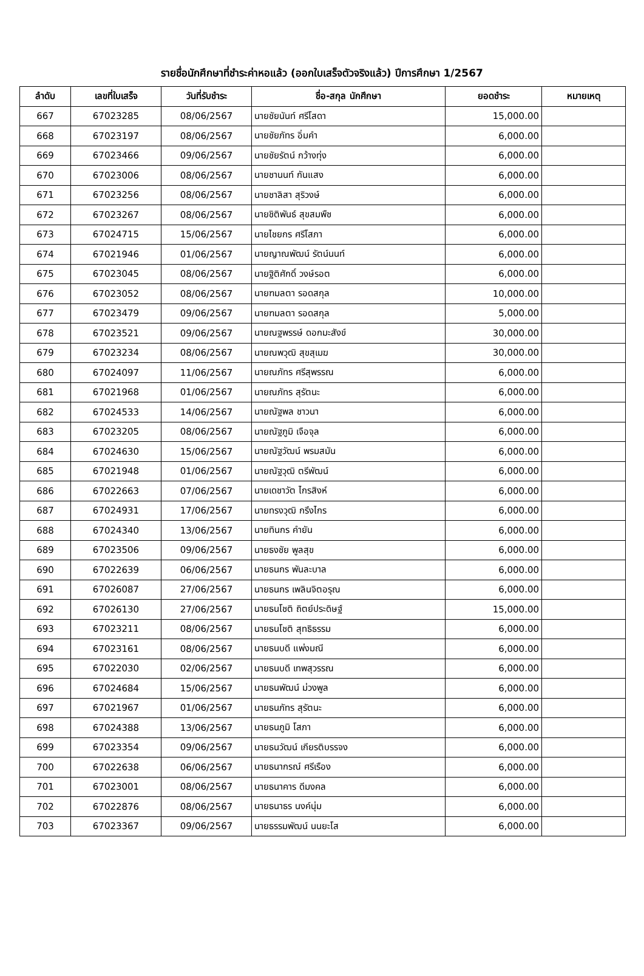รายชื่อนักศึกษาที่ชำระค่าหอแล้ว (ออกใบเสร็จตัวจริงแล้ว) ปีการศึกษา 1/2567
| ลำดับ | เลขที่ใบเสร็จ | วันที่รับชำระ | ชื่อ-สกุล นักศึกษา | ยอดชำระ | หมายเหตุ |
| --- | --- | --- | --- | --- | --- |
| 667 | 67023285 | 08/06/2567 | นายชัยนันท์ ศรีโสดา | 15,000.00 | |
| 668 | 67023197 | 08/06/2567 | นายชัยภัทร อิ่มคำ | 6,000.00 | |
| 669 | 67023466 | 09/06/2567 | นายชัยรัตน์ กว้างทุ่ง | 6,000.00 | |
| 670 | 67023006 | 08/06/2567 | นายชานนท์ กันแสง | 6,000.00 | |
| 671 | 67023256 | 08/06/2567 | นายชาลิสา สุริวงษ์ | 6,000.00 | |
| 672 | 67023267 | 08/06/2567 | นายชิติพันธ์ สุขสมพืช | 6,000.00 | |
| 673 | 67024715 | 15/06/2567 | นายไชยกร ศรีโสภา | 6,000.00 | |
| 674 | 67021946 | 01/06/2567 | นายญาณพัฒน์ รัตน์นนท์ | 6,000.00 | |
| 675 | 67023045 | 08/06/2567 | นายฐิติศักดิ์ วงษ์รอต | 6,000.00 | |
| 676 | 67023052 | 08/06/2567 | นายฑมลตา รอดสกุล | 10,000.00 | |
| 677 | 67023479 | 09/06/2567 | นายฑมลตา รอดสกุล | 5,000.00 | |
| 678 | 67023521 | 09/06/2567 | นายณฐพรรษ์ ดอกมะสังข์ | 30,000.00 | |
| 679 | 67023234 | 08/06/2567 | นายณพวุฒิ สุขสุเมฆ | 30,000.00 | |
| 680 | 67024097 | 11/06/2567 | นายณภัทร ศรีสุพรรณ | 6,000.00 | |
| 681 | 67021968 | 01/06/2567 | นายณภัทร สุรัตนะ | 6,000.00 | |
| 682 | 67024533 | 14/06/2567 | นายณัฐพล ชาวนา | 6,000.00 | |
| 683 | 67023205 | 08/06/2567 | นายณัฐภูมิ เจือจุล | 6,000.00 | |
| 684 | 67024630 | 15/06/2567 | นายณัฐวัฒน์ พรมสมัน | 6,000.00 | |
| 685 | 67021948 | 01/06/2567 | นายณัฐวุฒิ ตรีพัฒน์ | 6,000.00 | |
| 686 | 67022663 | 07/06/2567 | นายเดชาวัต ไกรสิงห์ | 6,000.00 | |
| 687 | 67024931 | 17/06/2567 | นายทรงวุฒิ กรึงไกร | 6,000.00 | |
| 688 | 67024340 | 13/06/2567 | นายทินกร คำยัน | 6,000.00 | |
| 689 | 67023506 | 09/06/2567 | นายธงชัย พูลสุข | 6,000.00 | |
| 690 | 67022639 | 06/06/2567 | นายธนกร พันละบาล | 6,000.00 | |
| 691 | 67026087 | 27/06/2567 | นายธนกร เพลินจิตอรุณ | 6,000.00 | |
| 692 | 67026130 | 27/06/2567 | นายธนโชติ ถิตย์ประดิษฐ์ | 15,000.00 | |
| 693 | 67023211 | 08/06/2567 | นายธนโชติ สุทธิธรรม | 6,000.00 | |
| 694 | 67023161 | 08/06/2567 | นายธนบดี แพ่งมณี | 6,000.00 | |
| 695 | 67022030 | 02/06/2567 | นายธนบดี เทพสุวรรณ | 6,000.00 | |
| 696 | 67024684 | 15/06/2567 | นายธนพัฒน์ ม่วงพูล | 6,000.00 | |
| 697 | 67021967 | 01/06/2567 | นายธนภัทร สุรัตนะ | 6,000.00 | |
| 698 | 67024388 | 13/06/2567 | นายธนภูมิ โสภา | 6,000.00 | |
| 699 | 67023354 | 09/06/2567 | นายธนวัฒน์ เกียรติบรรจง | 6,000.00 | |
| 700 | 67022638 | 06/06/2567 | นายธนากรณ์ ศรีเรือง | 6,000.00 | |
| 701 | 67023001 | 08/06/2567 | นายธนาคาร ดีมงคล | 6,000.00 | |
| 702 | 67022876 | 08/06/2567 | นายธนาธร นงค์นุ่ม | 6,000.00 | |
| 703 | 67023367 | 09/06/2567 | นายธรรมพัฒน์ นนยะโส | 6,000.00 | |